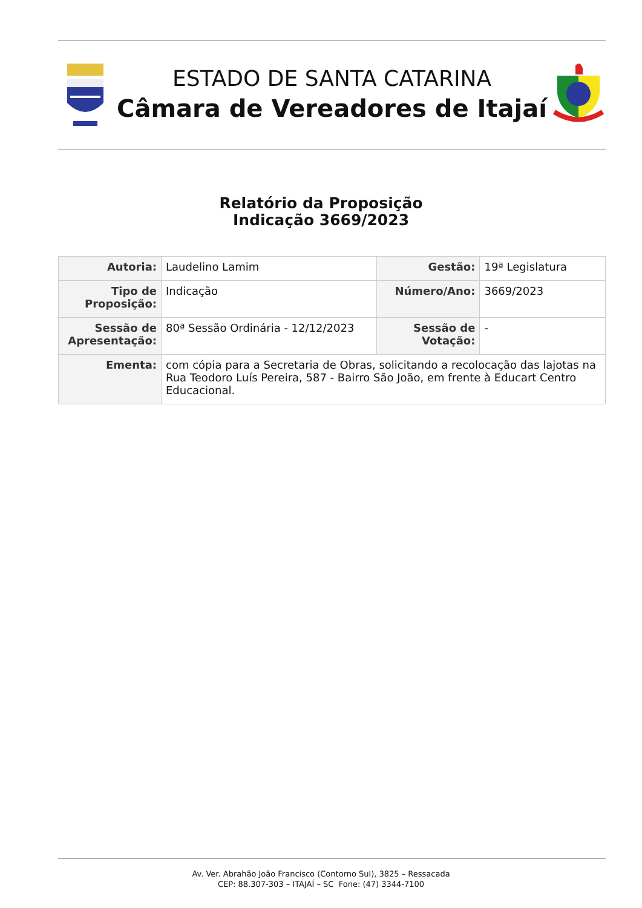ESTADO DE SANTA CATARINA
Câmara de Vereadores de Itajaí
Relatório da Proposição
Indicação 3669/2023
| Autoria: | Laudelino Lamim | Gestão: | 19ª Legislatura |
| Tipo de Proposição: | Indicação | Número/Ano: | 3669/2023 |
| Sessão de Apresentação: | 80ª Sessão Ordinária - 12/12/2023 | Sessão de Votação: | - |
| Ementa: | com cópia para a Secretaria de Obras, solicitando a recolocação das lajotas na Rua Teodoro Luís Pereira, 587 - Bairro São João, em frente à Educart Centro Educacional. | | |
Av. Ver. Abrahão João Francisco (Contorno Sul), 3825 – Ressacada
CEP: 88.307-303 – ITAJAÍ – SC Fone: (47) 3344-7100